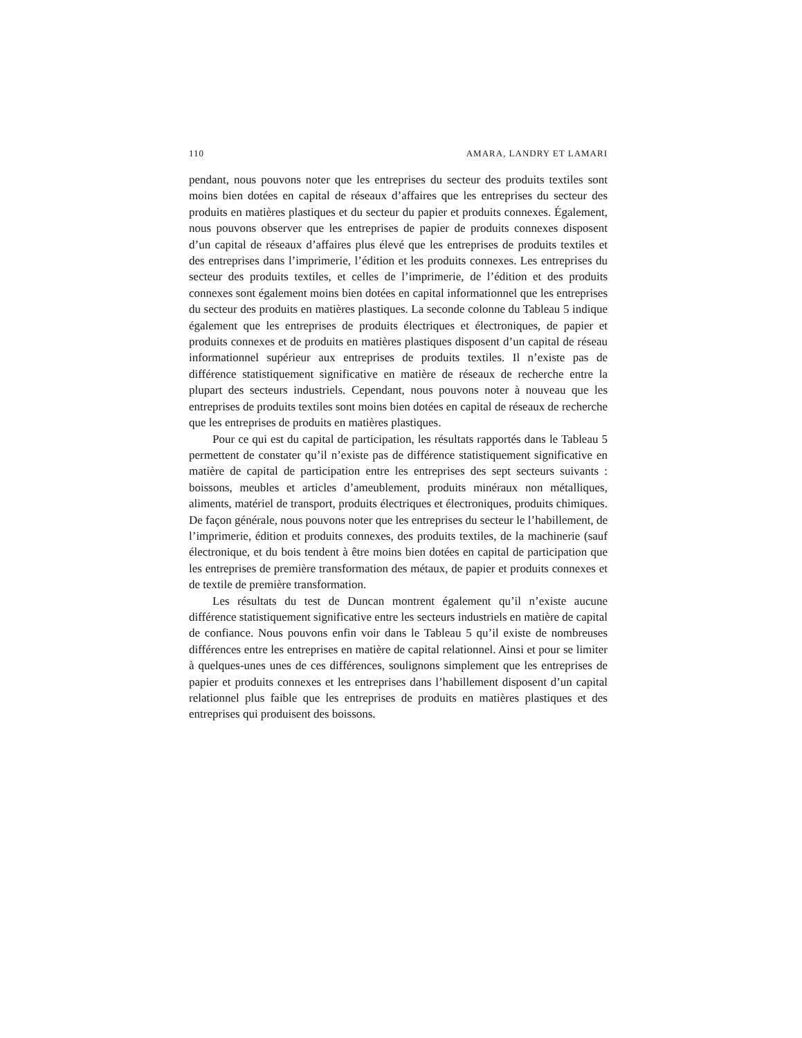110 AMARA, LANDRY ET LAMARI
pendant, nous pouvons noter que les entreprises du secteur des produits textiles sont moins bien dotées en capital de réseaux d’affaires que les entreprises du secteur des produits en matières plastiques et du secteur du papier et produits connexes. Également, nous pouvons observer que les entreprises de papier de produits connexes disposent d’un capital de réseaux d’affaires plus élevé que les entreprises de produits textiles et des entreprises dans l’imprimerie, l’édition et les produits connexes. Les entreprises du secteur des produits textiles, et celles de l’imprimerie, de l’édition et des produits connexes sont également moins bien dotées en capital informationnel que les entreprises du secteur des produits en matières plastiques. La seconde colonne du Tableau 5 indique également que les entreprises de produits électriques et électroniques, de papier et produits connexes et de produits en matières plastiques disposent d’un capital de réseau informationnel supérieur aux entreprises de produits textiles. Il n’existe pas de différence statistiquement significative en matière de réseaux de recherche entre la plupart des secteurs industriels. Cependant, nous pouvons noter à nouveau que les entreprises de produits textiles sont moins bien dotées en capital de réseaux de recherche que les entreprises de produits en matières plastiques.
Pour ce qui est du capital de participation, les résultats rapportés dans le Tableau 5 permettent de constater qu’il n’existe pas de différence statistiquement significative en matière de capital de participation entre les entreprises des sept secteurs suivants : boissons, meubles et articles d’ameublement, produits minéraux non métalliques, aliments, matériel de transport, produits électriques et électroniques, produits chimiques. De façon générale, nous pouvons noter que les entreprises du secteur le l’habillement, de l’imprimerie, édition et produits connexes, des produits textiles, de la machinerie (sauf électronique, et du bois tendent à être moins bien dotées en capital de participation que les entreprises de première transformation des métaux, de papier et produits connexes et de textile de première transformation.
Les résultats du test de Duncan montrent également qu’il n’existe aucune différence statistiquement significative entre les secteurs industriels en matière de capital de confiance. Nous pouvons enfin voir dans le Tableau 5 qu’il existe de nombreuses différences entre les entreprises en matière de capital relationnel. Ainsi et pour se limiter à quelques-unes unes de ces différences, soulignons simplement que les entreprises de papier et produits connexes et les entreprises dans l’habillement disposent d’un capital relationnel plus faible que les entreprises de produits en matières plastiques et des entreprises qui produisent des boissons.